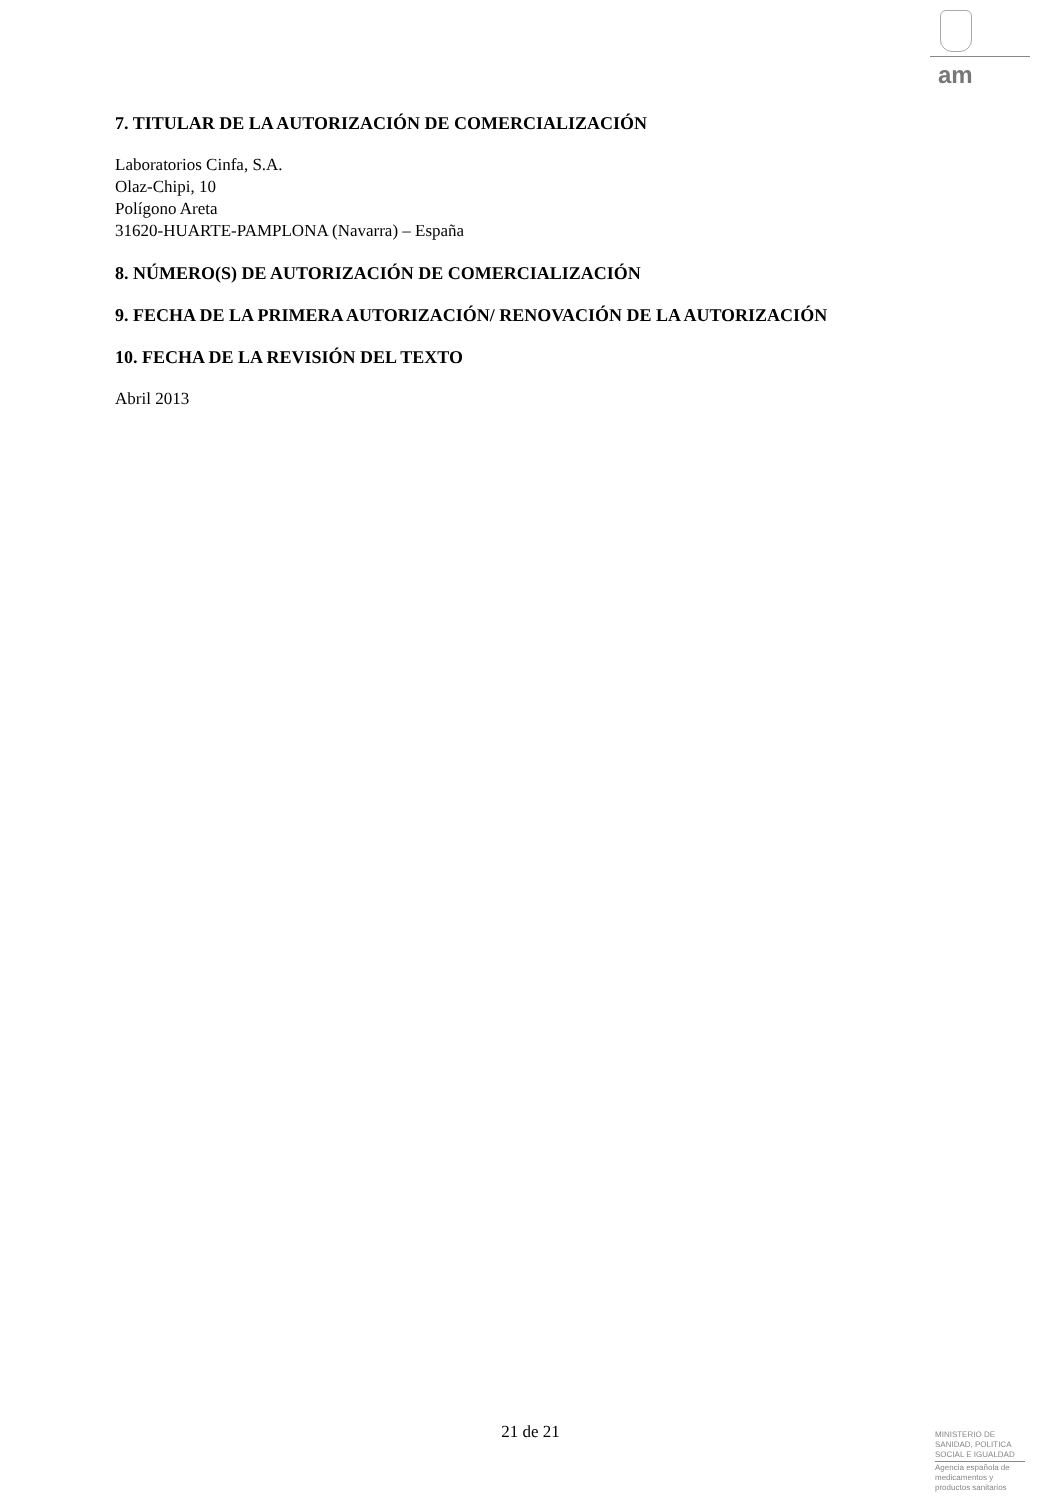am
7. TITULAR DE LA AUTORIZACIÓN DE COMERCIALIZACIÓN
Laboratorios Cinfa, S.A.
Olaz-Chipi, 10
Polígono Areta
31620-HUARTE-PAMPLONA (Navarra) – España
8. NÚMERO(S) DE AUTORIZACIÓN DE COMERCIALIZACIÓN
9. FECHA DE LA PRIMERA AUTORIZACIÓN/ RENOVACIÓN DE LA AUTORIZACIÓN
10. FECHA DE LA REVISIÓN DEL TEXTO
Abril 2013
21 de 21
MINISTERIO DE
SANIDAD, POLITICA
SOCIAL E IGUALDAD
Agencia española de
medicamentos y
productos sanitarios